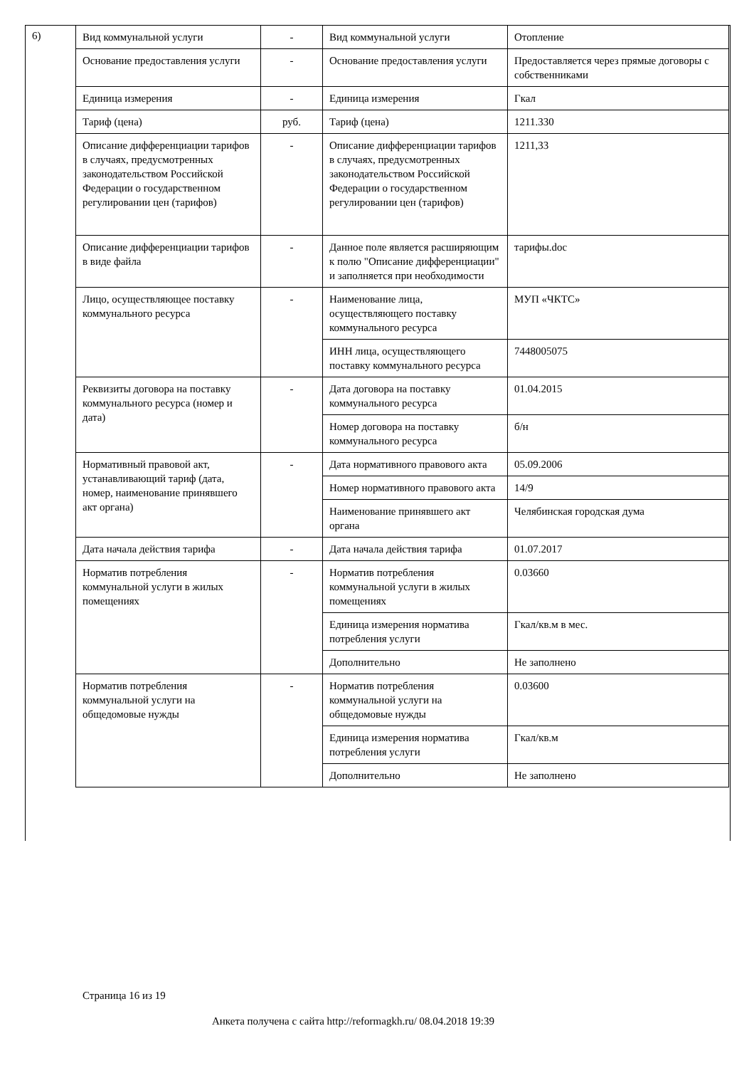6)
| Вид коммунальной услуги | - | Вид коммунальной услуги | Отопление |
| Основание предоставления услуги | - | Основание предоставления услуги | Предоставляется через прямые договоры с собственниками |
| Единица измерения | - | Единица измерения | Гкал |
| Тариф (цена) | руб. | Тариф (цена) | 1211.330 |
| Описание дифференциации тарифов в случаях, предусмотренных законодательством Российской Федерации о государственном регулировании цен (тарифов) | - | Описание дифференциации тарифов в случаях, предусмотренных законодательством Российской Федерации о государственном регулировании цен (тарифов) | 1211,33 |
| Описание дифференциации тарифов в виде файла | - | Данное поле является расширяющим к полю "Описание дифференциации" и заполняется при необходимости | тарифы.doc |
| Лицо, осуществляющее поставку коммунального ресурса | - | Наименование лица, осуществляющего поставку коммунального ресурса | МУП «ЧКТС» |
| | | ИНН лица, осуществляющего поставку коммунального ресурса | 7448005075 |
| Реквизиты договора на поставку коммунального ресурса (номер и дата) | - | Дата договора на поставку коммунального ресурса | 01.04.2015 |
| | | Номер договора на поставку коммунального ресурса | б/н |
| Нормативный правовой акт, устанавливающий тариф (дата, номер, наименование принявшего акт органа) | - | Дата нормативного правового акта | 05.09.2006 |
| | | Номер нормативного правового акта | 14/9 |
| | | Наименование принявшего акт органа | Челябинская городская дума |
| Дата начала действия тарифа | - | Дата начала действия тарифа | 01.07.2017 |
| Норматив потребления коммунальной услуги в жилых помещениях | - | Норматив потребления коммунальной услуги в жилых помещениях | 0.03660 |
| | | Единица измерения норматива потребления услуги | Гкал/кв.м в мес. |
| | | Дополнительно | Не заполнено |
| Норматив потребления коммунальной услуги на общедомовые нужды | - | Норматив потребления коммунальной услуги на общедомовые нужды | 0.03600 |
| | | Единица измерения норматива потребления услуги | Гкал/кв.м |
| | | Дополнительно | Не заполнено |
Страница 16 из 19
Анкета получена с сайта http://reformagkh.ru/ 08.04.2018 19:39